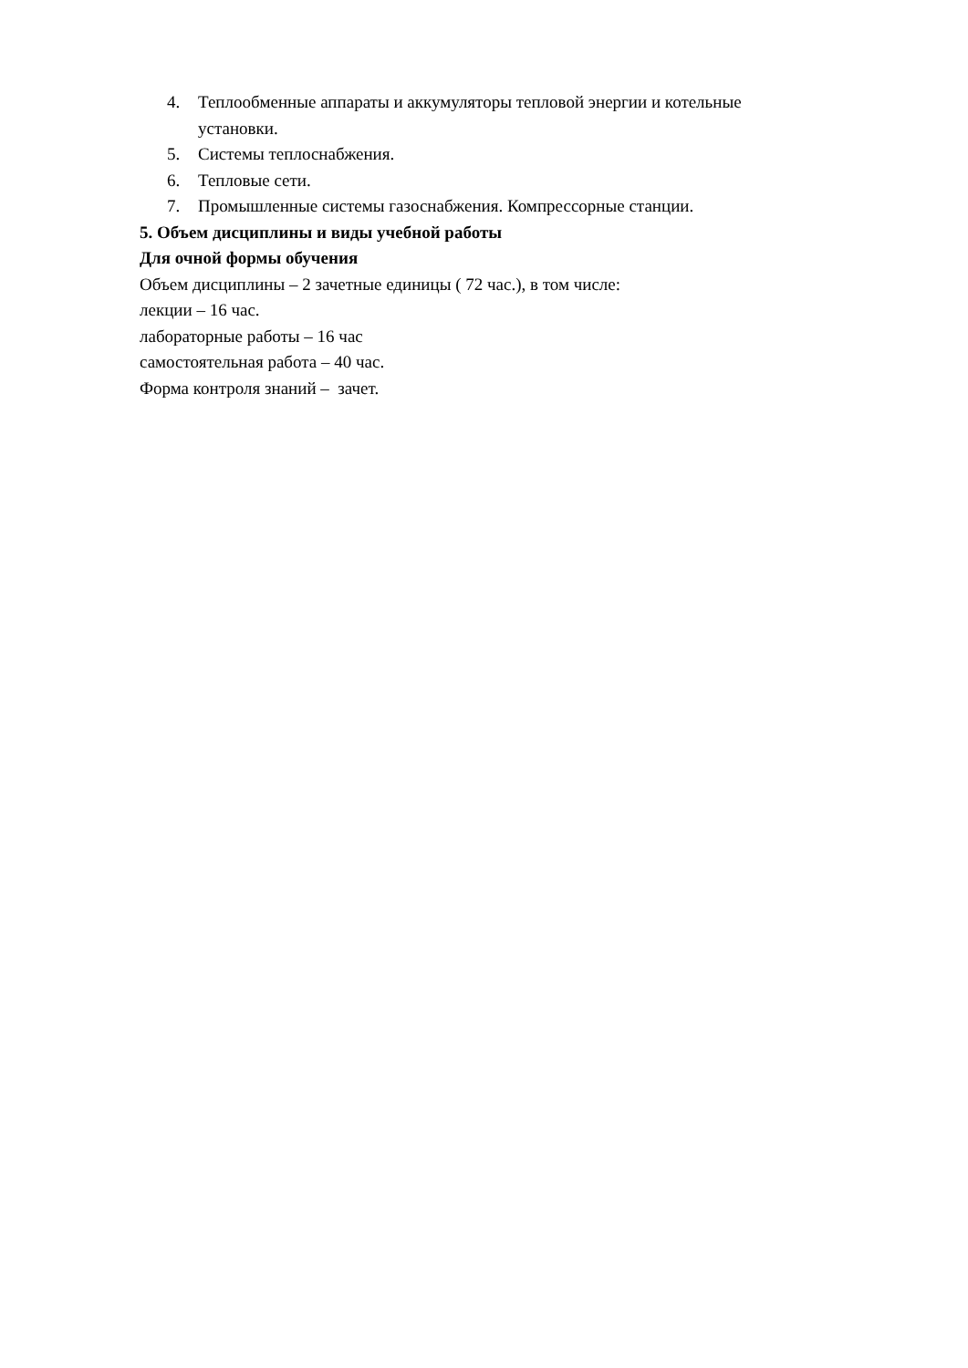4. Теплообменные аппараты и аккумуляторы тепловой энергии и котельные
установки.
5. Системы теплоснабжения.
6. Тепловые сети.
7. Промышленные системы газоснабжения. Компрессорные станции.
5. Объем дисциплины и виды учебной работы
Для очной формы обучения
Объем дисциплины – 2 зачетные единицы ( 72 час.), в том числе:
лекции – 16 час.
лабораторные работы – 16 час
самостоятельная работа – 40 час.
Форма контроля знаний – зачет.